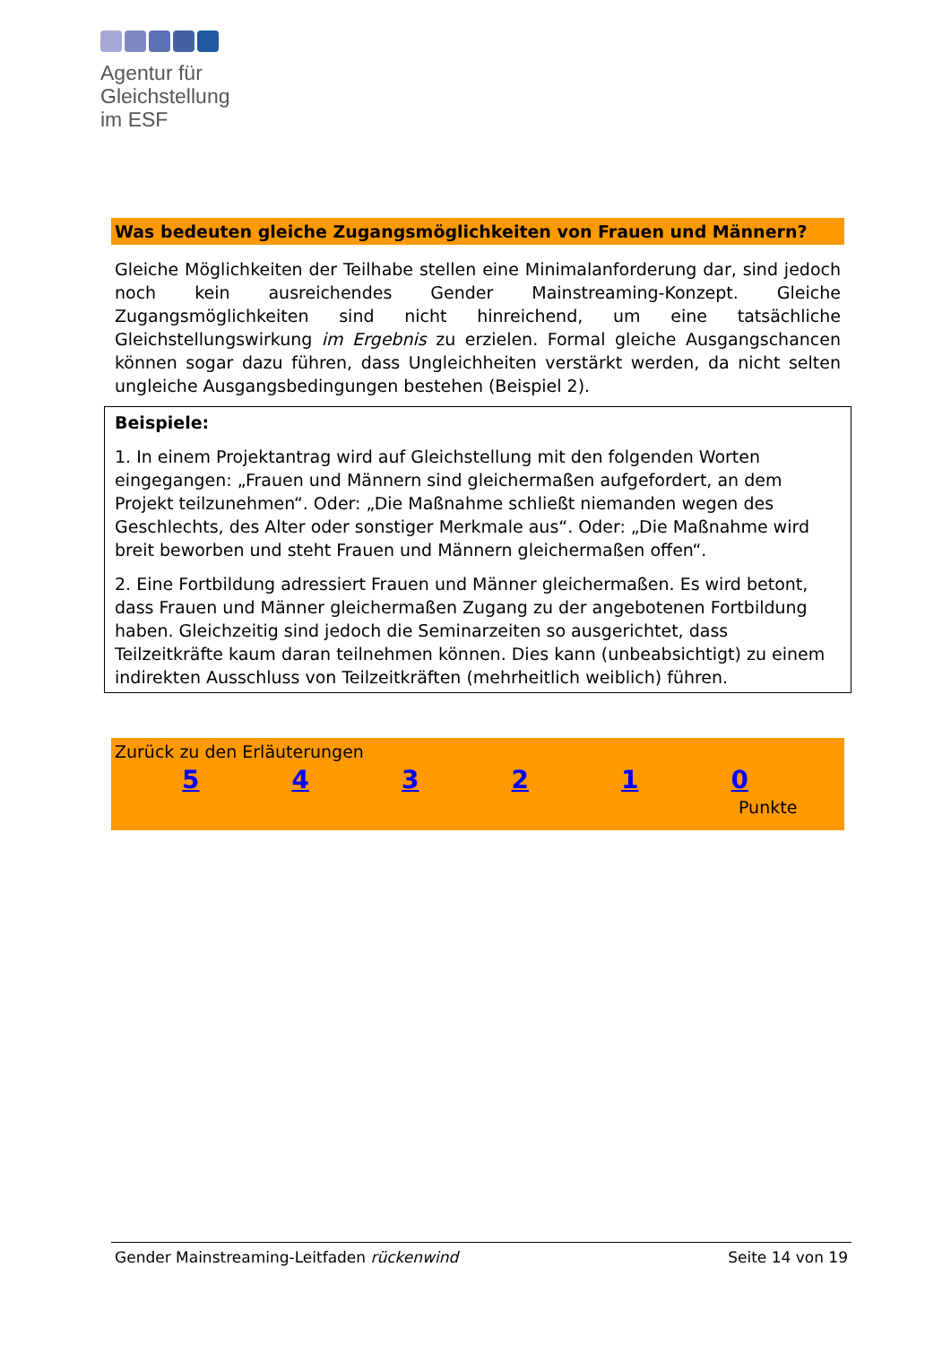Agentur für
Gleichstellung
im ESF
Was bedeuten gleiche Zugangsmöglichkeiten von Frauen und Männern?
Gleiche Möglichkeiten der Teilhabe stellen eine Minimalanforderung dar, sind jedoch noch kein ausreichendes Gender Mainstreaming-Konzept. Gleiche Zugangsmöglichkeiten sind nicht hinreichend, um eine tatsächliche Gleichstellungswirkung im Ergebnis zu erzielen. Formal gleiche Ausgangschancen können sogar dazu führen, dass Ungleichheiten verstärkt werden, da nicht selten ungleiche Ausgangsbedingungen bestehen (Beispiel 2).
Beispiele:
1. In einem Projektantrag wird auf Gleichstellung mit den folgenden Worten eingegangen: „Frauen und Männern sind gleichermaßen aufgefordert, an dem Projekt teilzunehmen“. Oder: „Die Maßnahme schließt niemanden wegen des Geschlechts, des Alter oder sonstiger Merkmale aus“. Oder: „Die Maßnahme wird breit beworben und steht Frauen und Männern gleichermaßen offen“.
2. Eine Fortbildung adressiert Frauen und Männer gleichermaßen. Es wird betont, dass Frauen und Männer gleichermaßen Zugang zu der angebotenen Fortbildung haben. Gleichzeitig sind jedoch die Seminarzeiten so ausgerichtet, dass Teilzeitkräfte kaum daran teilnehmen können. Dies kann (unbeabsichtigt) zu einem indirekten Ausschluss von Teilzeitkräften (mehrheitlich weiblich) führen.
Zurück zu den Erläuterungen
5 4 3 2 1 0
Punkte
Gender Mainstreaming-Leitfaden rückenwind Seite 14 von 19